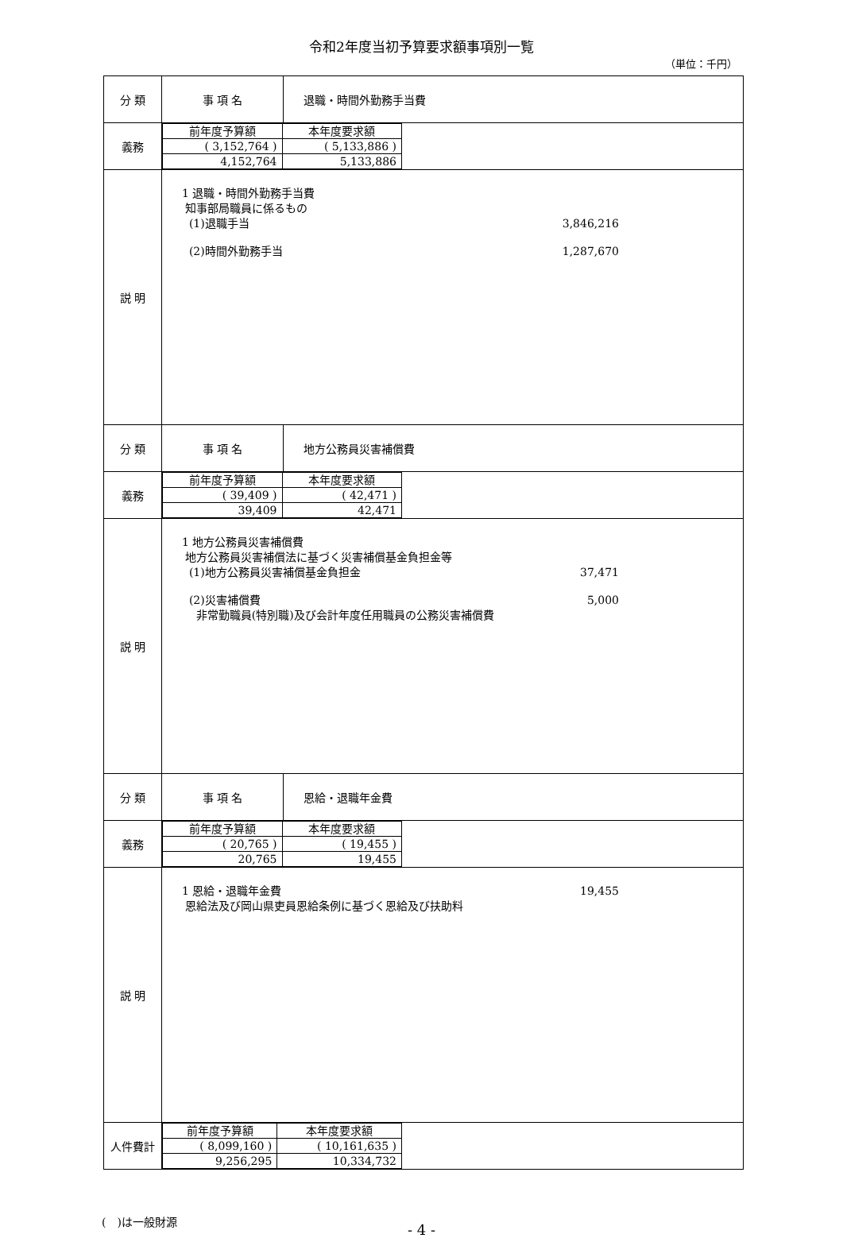令和2年度当初予算要求額事項別一覧
（単位：千円）
| 分 類 | 事 項 名 | 退職・時間外勤務手当費 |
| 義務 | / 前年度予算額 / 本年度要求額 / / ( 3,152,764 ) / ( 5,133,886 ) / / 4,152,764 / 5,133,886 / | |
| 説 明 | 1 退職・時間外勤務手当費 知事部局職員に係るもの (1)退職手当 3,846,216 (2)時間外勤務手当 1,287,670 | |
| 分 類 | 事 項 名 | 地方公務員災害補償費 |
| 義務 | / 前年度予算額 / 本年度要求額 / / ( 39,409 ) / ( 42,471 ) / / 39,409 / 42,471 / | |
| 説 明 | 1 地方公務員災害補償費 地方公務員災害補償法に基づく災害補償基金負担金等 (1)地方公務員災害補償基金負担金 37,471 (2)災害補償費 5,000 非常勤職員(特別職)及び会計年度任用職員の公務災害補償費 | |
| 分 類 | 事 項 名 | 恩給・退職年金費 |
| 義務 | / 前年度予算額 / 本年度要求額 / / ( 20,765 ) / ( 19,455 ) / / 20,765 / 19,455 / | |
| 説 明 | 1 恩給・退職年金費 19,455 恩給法及び岡山県吏員恩給条例に基づく恩給及び扶助料 | |
| 人件費計 | / 前年度予算額 / 本年度要求額 / / ( 8,099,160 ) / ( 10,161,635 ) / / 9,256,295 / 10,334,732 / | |
(　)は一般財源
- 4 -